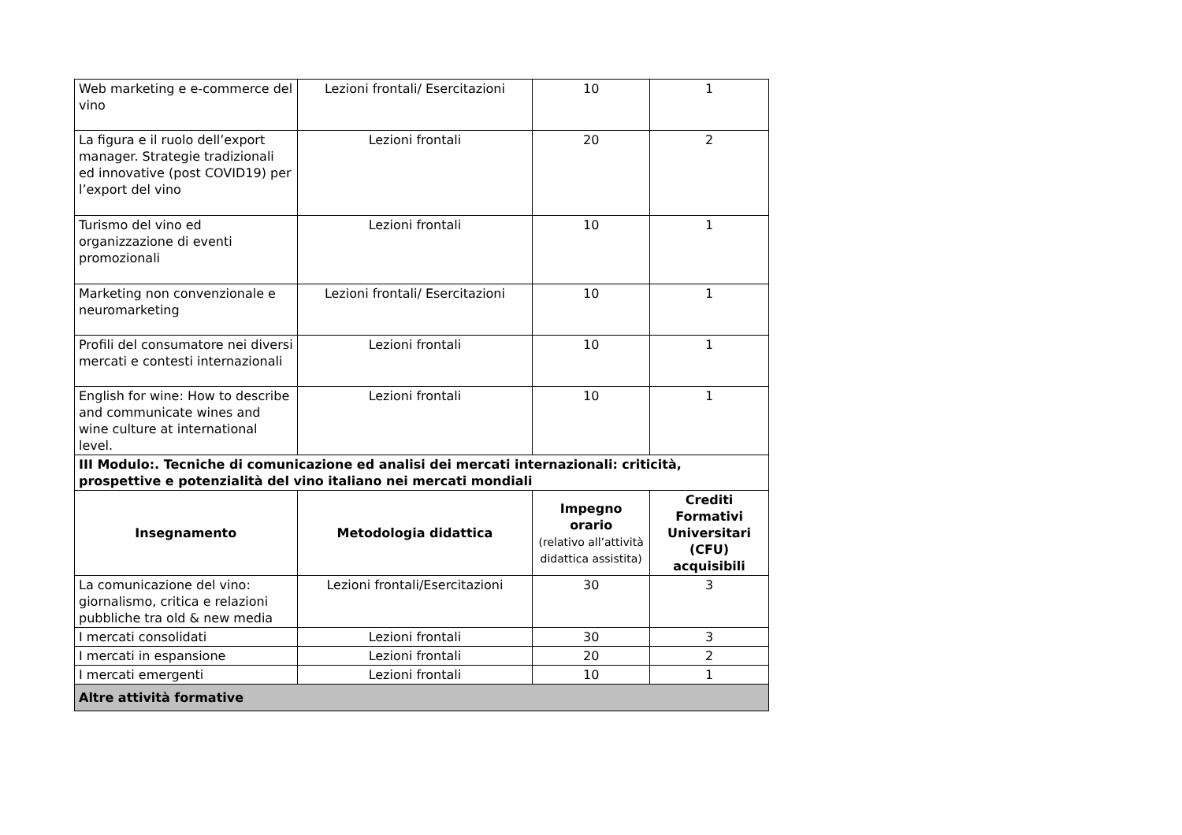| Web marketing e e-commerce del vino | Lezioni frontali/ Esercitazioni | 10 | 1 |
| La figura e il ruolo dell’export manager. Strategie tradizionali ed innovative (post COVID19) per l’export del vino | Lezioni frontali | 20 | 2 |
| Turismo del vino ed organizzazione di eventi promozionali | Lezioni frontali | 10 | 1 |
| Marketing non convenzionale e neuromarketing | Lezioni frontali/ Esercitazioni | 10 | 1 |
| Profili del consumatore nei diversi mercati e contesti internazionali | Lezioni frontali | 10 | 1 |
| English for wine: How to describe and communicate wines and wine culture at international level. | Lezioni frontali | 10 | 1 |
| III Modulo:. Tecniche di comunicazione ed analisi dei mercati internazionali: criticità, prospettive e potenzialità del vino italiano nei mercati mondiali | | | |
| Insegnamento | Metodologia didattica | Impegno orario (relativo all’attività didattica assistita) | Crediti Formativi Universitari (CFU) acquisibili |
| La comunicazione del vino: giornalismo, critica e relazioni pubbliche tra old & new media | Lezioni frontali/Esercitazioni | 30 | 3 |
| I mercati consolidati | Lezioni frontali | 30 | 3 |
| I mercati in espansione | Lezioni frontali | 20 | 2 |
| I mercati emergenti | Lezioni frontali | 10 | 1 |
| Altre attività formative | | | |